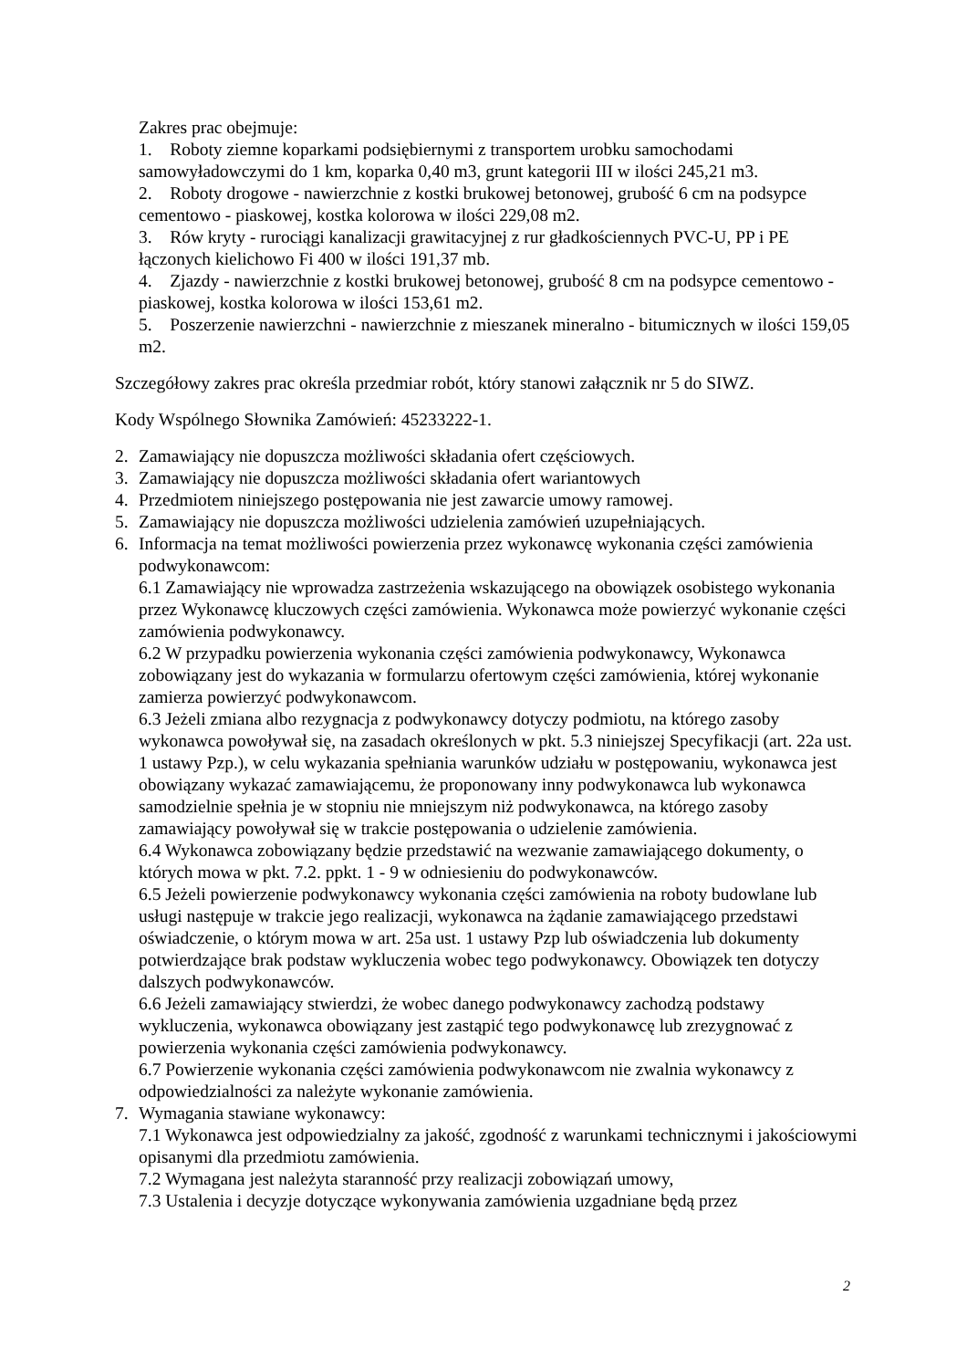Zakres prac obejmuje:
1. Roboty ziemne koparkami podsiębiernymi z transportem urobku samochodami samowyładowczymi do 1 km, koparka 0,40 m3, grunt kategorii III w ilości 245,21 m3.
2. Roboty drogowe - nawierzchnie z kostki brukowej betonowej, grubość 6 cm na podsypce cementowo - piaskowej, kostka kolorowa w ilości 229,08 m2.
3. Rów kryty - rurociągi kanalizacji grawitacyjnej z rur gładkościennych PVC-U, PP i PE łączonych kielichowo Fi 400 w ilości 191,37 mb.
4. Zjazdy - nawierzchnie z kostki brukowej betonowej, grubość 8 cm na podsypce cementowo - piaskowej, kostka kolorowa w ilości 153,61 m2.
5. Poszerzenie nawierzchni - nawierzchnie z mieszanek mineralno - bitumicznych w ilości 159,05 m2.
Szczegółowy zakres prac określa przedmiar robót, który stanowi załącznik nr 5 do SIWZ.
Kody Wspólnego Słownika Zamówień: 45233222-1.
2. Zamawiający nie dopuszcza możliwości składania ofert częściowych.
3. Zamawiający nie dopuszcza możliwości składania ofert wariantowych
4. Przedmiotem niniejszego postępowania nie jest zawarcie umowy ramowej.
5. Zamawiający nie dopuszcza możliwości udzielenia zamówień uzupełniających.
6. Informacja na temat możliwości powierzenia przez wykonawcę wykonania części zamówienia podwykonawcom:
6.1 Zamawiający nie wprowadza zastrzeżenia wskazującego na obowiązek osobistego wykonania przez Wykonawcę kluczowych części zamówienia. Wykonawca może powierzyć wykonanie części zamówienia podwykonawcy.
6.2 W przypadku powierzenia wykonania części zamówienia podwykonawcy, Wykonawca zobowiązany jest do wykazania w formularzu ofertowym części zamówienia, której wykonanie zamierza powierzyć podwykonawcom.
6.3 Jeżeli zmiana albo rezygnacja z podwykonawcy dotyczy podmiotu, na którego zasoby wykonawca powoływał się, na zasadach określonych w pkt. 5.3 niniejszej Specyfikacji (art. 22a ust. 1 ustawy Pzp.), w celu wykazania spełniania warunków udziału w postępowaniu, wykonawca jest obowiązany wykazać zamawiającemu, że proponowany inny podwykonawca lub wykonawca samodzielnie spełnia je w stopniu nie mniejszym niż podwykonawca, na którego zasoby zamawiający powoływał się w trakcie postępowania o udzielenie zamówienia.
6.4 Wykonawca zobowiązany będzie przedstawić na wezwanie zamawiającego dokumenty, o których mowa w pkt. 7.2. ppkt. 1 - 9 w odniesieniu do podwykonawców.
6.5 Jeżeli powierzenie podwykonawcy wykonania części zamówienia na roboty budowlane lub usługi następuje w trakcie jego realizacji, wykonawca na żądanie zamawiającego przedstawi oświadczenie, o którym mowa w art. 25a ust. 1 ustawy Pzp lub oświadczenia lub dokumenty potwierdzające brak podstaw wykluczenia wobec tego podwykonawcy. Obowiązek ten dotyczy dalszych podwykonawców.
6.6 Jeżeli zamawiający stwierdzi, że wobec danego podwykonawcy zachodzą podstawy wykluczenia, wykonawca obowiązany jest zastąpić tego podwykonawcę lub zrezygnować z powierzenia wykonania części zamówienia podwykonawcy.
6.7 Powierzenie wykonania części zamówienia podwykonawcom nie zwalnia wykonawcy z odpowiedzialności za należyte wykonanie zamówienia.
7. Wymagania stawiane wykonawcy:
7.1 Wykonawca jest odpowiedzialny za jakość, zgodność z warunkami technicznymi i jakościowymi opisanymi dla przedmiotu zamówienia.
7.2 Wymagana jest należyta staranność przy realizacji zobowiązań umowy,
7.3 Ustalenia i decyzje dotyczące wykonywania zamówienia uzgadniane będą przez
2